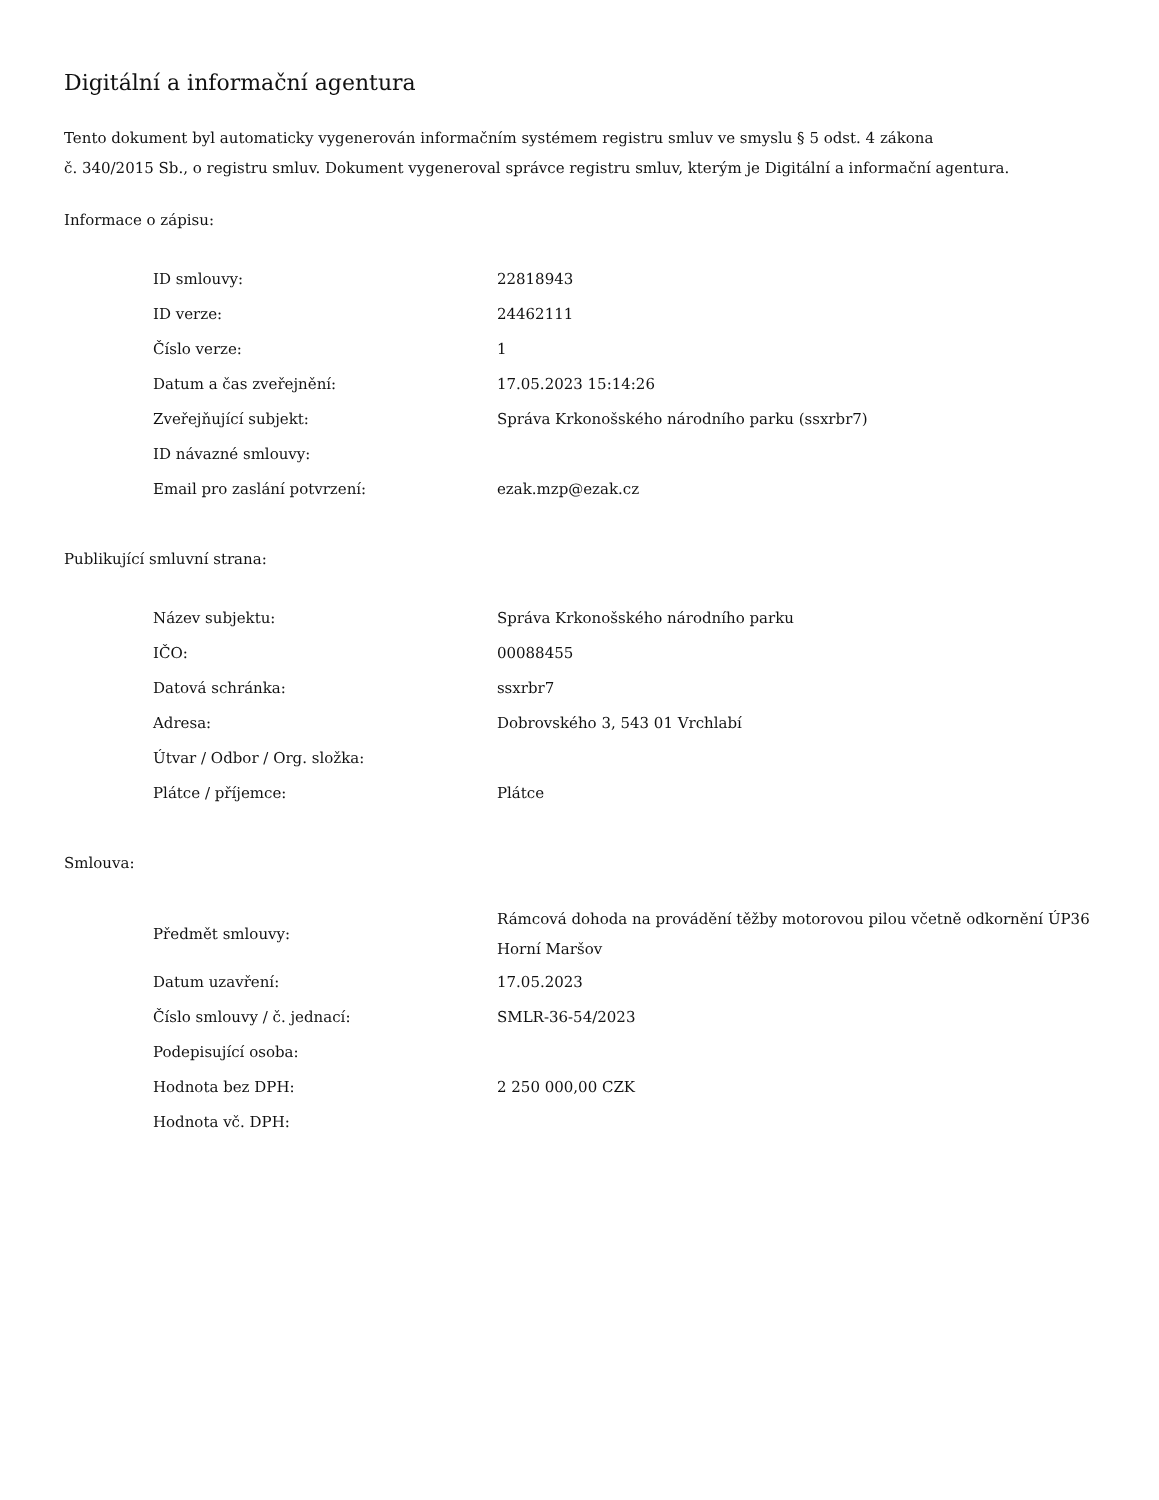Digitální a informační agentura
Tento dokument byl automaticky vygenerován informačním systémem registru smluv ve smyslu § 5 odst. 4 zákona
č. 340/2015 Sb., o registru smluv. Dokument vygeneroval správce registru smluv, kterým je Digitální a informační agentura.
Informace o zápisu:
| ID smlouvy: | 22818943 |
| ID verze: | 24462111 |
| Číslo verze: | 1 |
| Datum a čas zveřejnění: | 17.05.2023 15:14:26 |
| Zveřejňující subjekt: | Správa Krkonošského národního parku (ssxrbr7) |
| ID návazné smlouvy: | |
| Email pro zaslání potvrzení: | ezak.mzp@ezak.cz |
Publikující smluvní strana:
| Název subjektu: | Správa Krkonošského národního parku |
| IČO: | 00088455 |
| Datová schránka: | ssxrbr7 |
| Adresa: | Dobrovského 3, 543 01 Vrchlabí |
| Útvar / Odbor / Org. složka: | |
| Plátce / příjemce: | Plátce |
Smlouva:
| Předmět smlouvy: | Rámcová dohoda na provádění těžby motorovou pilou včetně odkornění ÚP36 Horní Maršov |
| Datum uzavření: | 17.05.2023 |
| Číslo smlouvy / č. jednací: | SMLR-36-54/2023 |
| Podepisující osoba: | |
| Hodnota bez DPH: | 2 250 000,00 CZK |
| Hodnota vč. DPH: | |